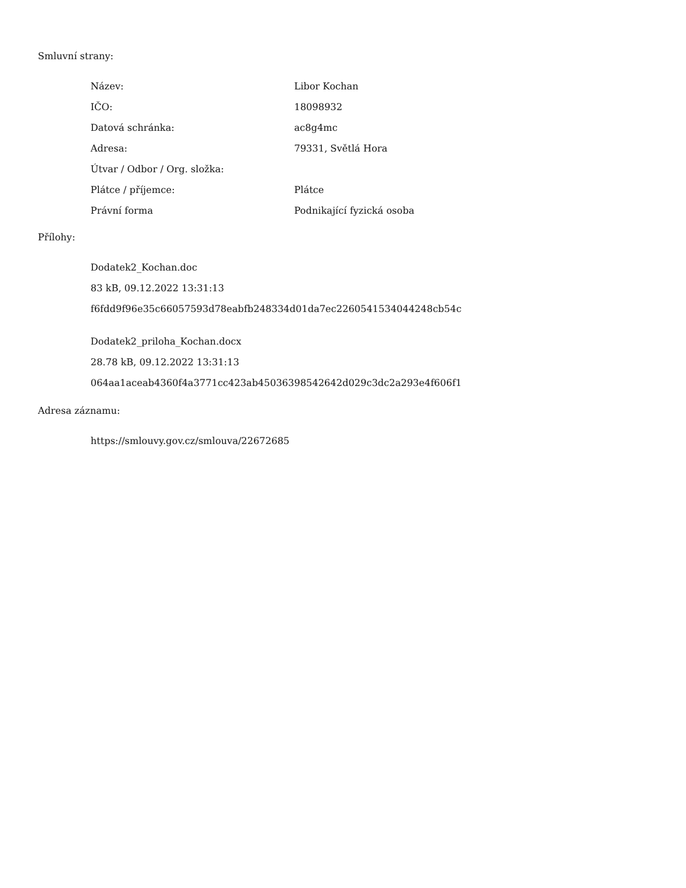Smluvní strany:
| Název: | Libor Kochan |
| IČO: | 18098932 |
| Datová schránka: | ac8g4mc |
| Adresa: | 79331, Světlá Hora |
| Útvar / Odbor / Org. složka: | |
| Plátce / příjemce: | Plátce |
| Právní forma | Podnikající fyzická osoba |
Přílohy:
Dodatek2_Kochan.doc
83 kB, 09.12.2022 13:31:13
f6fdd9f96e35c66057593d78eabfb248334d01da7ec2260541534044248cb54c
Dodatek2_priloha_Kochan.docx
28.78 kB, 09.12.2022 13:31:13
064aa1aceab4360f4a3771cc423ab45036398542642d029c3dc2a293e4f606f1
Adresa záznamu:
https://smlouvy.gov.cz/smlouva/22672685